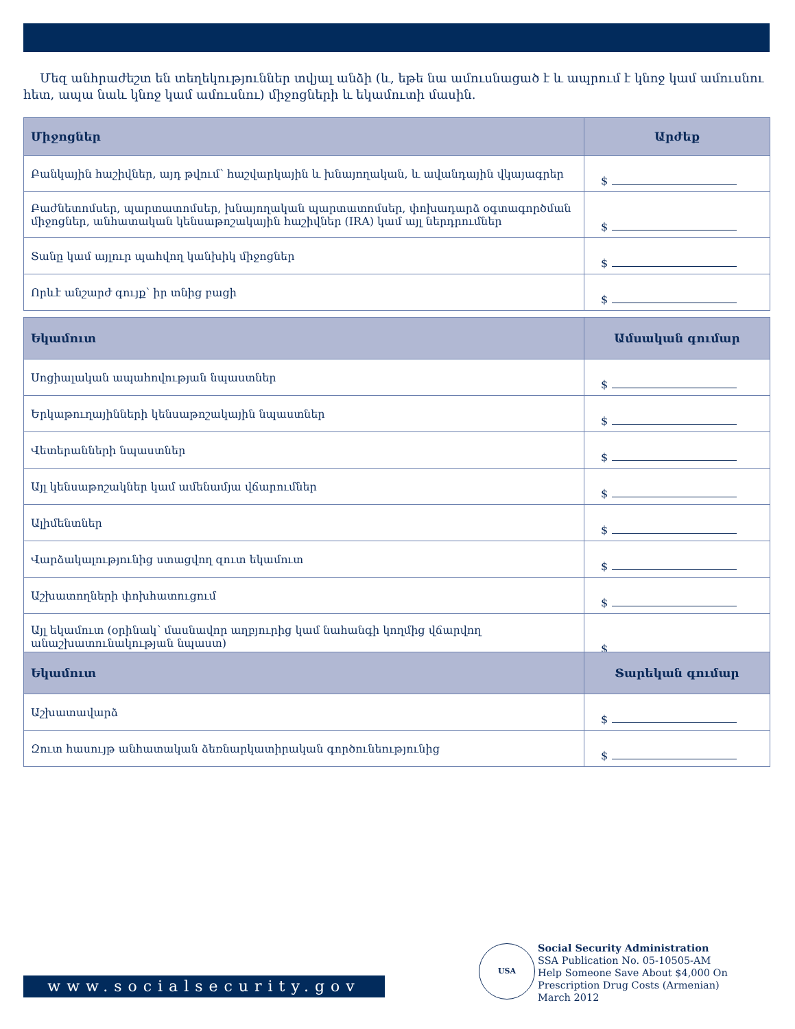Մեզ անհրաժեշտ են տեղեկություններ տվյալ անձի (և, եթե նա ամուսնացած է և ապրում է կնոջ կամ ամուսնու հետ, ապա նաև կնոջ կամ ամուսնու) միջոցների և եկամուտի մասին.
| Միջոցներ | Արժեք |
| --- | --- |
| Բանկային հաշիվներ, այդ թվում՝ հաշվարկային և խնայողական, և ավանդային վկայագրեր | $ |
| Բաժնետոմսեր, պարտատոմսեր, խնայողական պարտատոմսեր, փոխադարձ օգտագործման միջոցներ, անհատական կենսաթոշակային հաշիվներ (IRA) կամ այլ ներդրումներ | $ |
| Տանը կամ այլուր պահվող կանխիկ միջոցներ | $ |
| Որևէ անշարժ գույք՝ իր տնից բացի | $ |
| Եկամուտ | Ամսական գումար |
| --- | --- |
| Սոցիալական ապահովության նպաստներ | $ |
| Երկաթուղայինների կենսաթոշակային նպաստներ | $ |
| Վետերանների նպաստներ | $ |
| Այլ կենսաթոշակներ կամ ամենամյա վճարումներ | $ |
| Ալիմենտներ | $ |
| Վարձակալությունից ստացվող զուտ եկամուտ | $ |
| Աշխատողների փոխհատուցում | $ |
| Այլ եկամուտ (օրինակ՝ մասնավոր աղբյուրից կամ նահանգի կողմից վճարվող անաշխատունակության նպաստ) | $ |
| Եկամուտ | Տարեկան գումար |
| --- | --- |
| Աշխատավարձ | $ |
| Զուտ հասույթ անհատական ձեռնարկատիրական գործունեությունից | $ |
www.socialsecurity.gov
USA
Social Security Administration
SSA Publication No. 05-10505-AM
Help Someone Save About $4,000 On
Prescription Drug Costs (Armenian)
March 2012